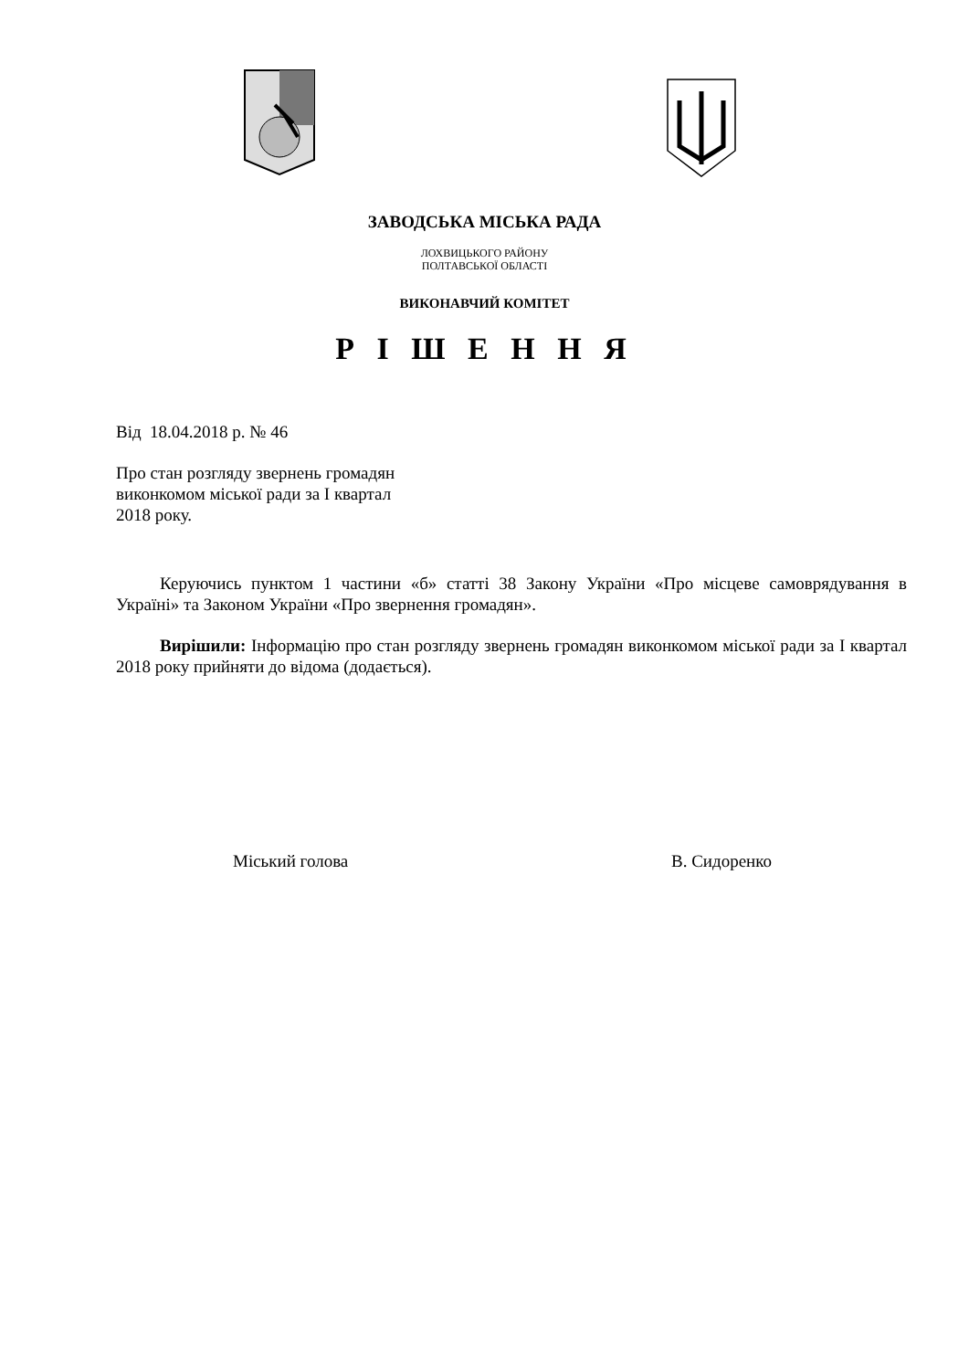ЗАВОДСЬКА МІСЬКА РАДА
ЛОХВИЦЬКОГО РАЙОНУ
ПОЛТАВСЬКОЇ ОБЛАСТІ
ВИКОНАВЧИЙ КОМІТЕТ
Р І Ш Е Н Н Я
Від 18.04.2018 р. № 46
Про стан розгляду звернень громадян
виконкомом міської ради за І квартал
2018 року.
Керуючись пунктом 1 частини «б» статті 38 Закону України «Про місцеве самоврядування в Україні» та Законом України «Про звернення громадян».
Вирішили: Інформацію про стан розгляду звернень громадян виконкомом міської ради за І квартал 2018 року прийняти до відома (додається).
Міський голова В. Сидоренко